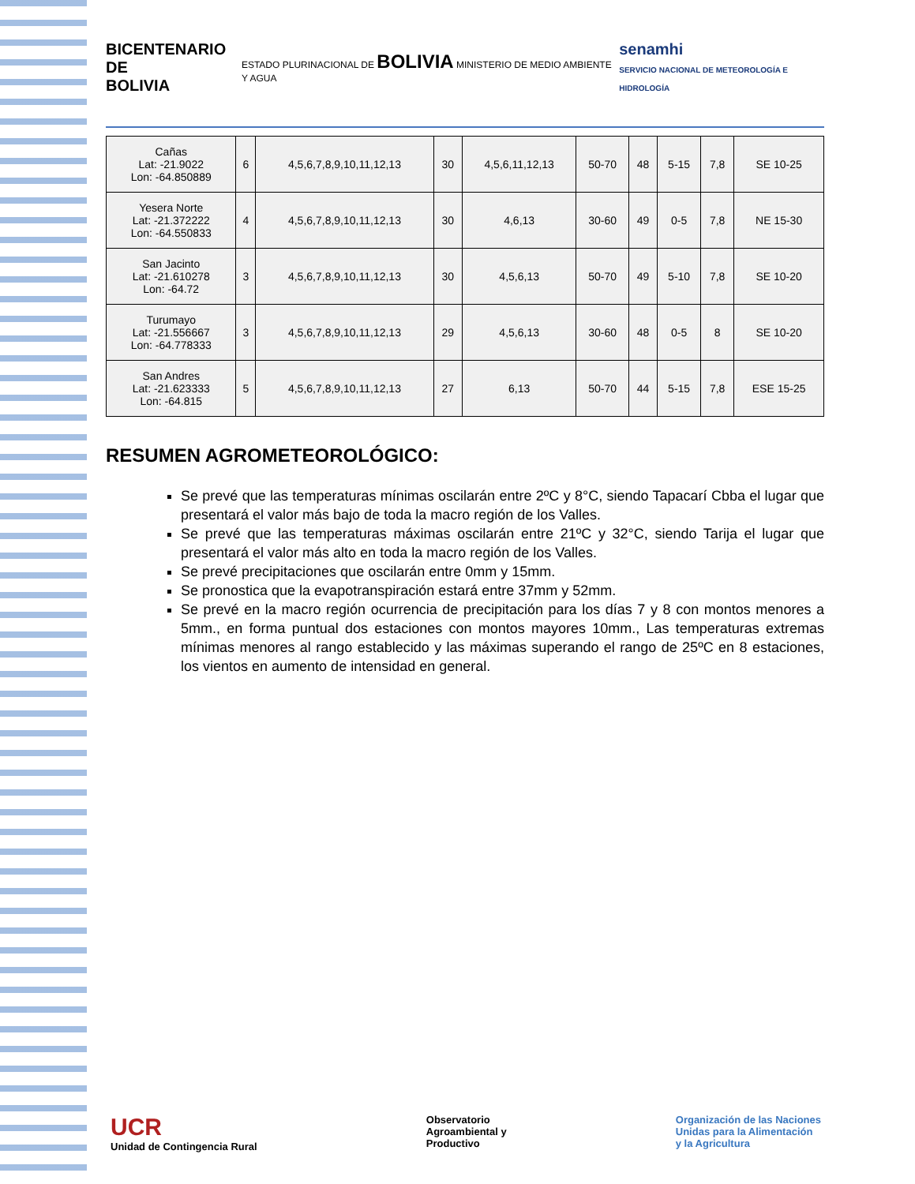BICENTENARIO DE
BOLIVIA
ESTADO PLURINACIONAL DE BOLIVIA MINISTERIO DE MEDIO AMBIENTE Y AGUA
senamhi
SERVICIO NACIONAL DE METEOROLOGÍA E HIDROLOGÍA
| Cañas Lat: -21.9022 Lon: -64.850889 | 6 | 4,5,6,7,8,9,10,11,12,13 | 30 | 4,5,6,11,12,13 | 50-70 | 48 | 5-15 | 7,8 | SE 10-25 |
| Yesera Norte Lat: -21.372222 Lon: -64.550833 | 4 | 4,5,6,7,8,9,10,11,12,13 | 30 | 4,6,13 | 30-60 | 49 | 0-5 | 7,8 | NE 15-30 |
| San Jacinto Lat: -21.610278 Lon: -64.72 | 3 | 4,5,6,7,8,9,10,11,12,13 | 30 | 4,5,6,13 | 50-70 | 49 | 5-10 | 7,8 | SE 10-20 |
| Turumayo Lat: -21.556667 Lon: -64.778333 | 3 | 4,5,6,7,8,9,10,11,12,13 | 29 | 4,5,6,13 | 30-60 | 48 | 0-5 | 8 | SE 10-20 |
| San Andres Lat: -21.623333 Lon: -64.815 | 5 | 4,5,6,7,8,9,10,11,12,13 | 27 | 6,13 | 50-70 | 44 | 5-15 | 7,8 | ESE 15-25 |
RESUMEN AGROMETEOROLÓGICO:
Se prevé que las temperaturas mínimas oscilarán entre 2ºC y 8°C, siendo Tapacarí Cbba el lugar que presentará el valor más bajo de toda la macro región de los Valles.
Se prevé que las temperaturas máximas oscilarán entre 21ºC y 32°C, siendo Tarija el lugar que presentará el valor más alto en toda la macro región de los Valles.
Se prevé precipitaciones que oscilarán entre 0mm y 15mm.
Se pronostica que la evapotranspiración estará entre 37mm y 52mm.
Se prevé en la macro región ocurrencia de precipitación para los días 7 y 8 con montos menores a 5mm., en forma puntual dos estaciones con montos mayores 10mm., Las temperaturas extremas mínimas menores al rango establecido y las máximas superando el rango de 25ºC en 8 estaciones, los vientos en aumento de intensidad en general.
UCR
Unidad de Contingencia Rural
Observatorio
Agroambiental y
Productivo
Organización de las Naciones
Unidas para la Alimentación
y la Agricultura